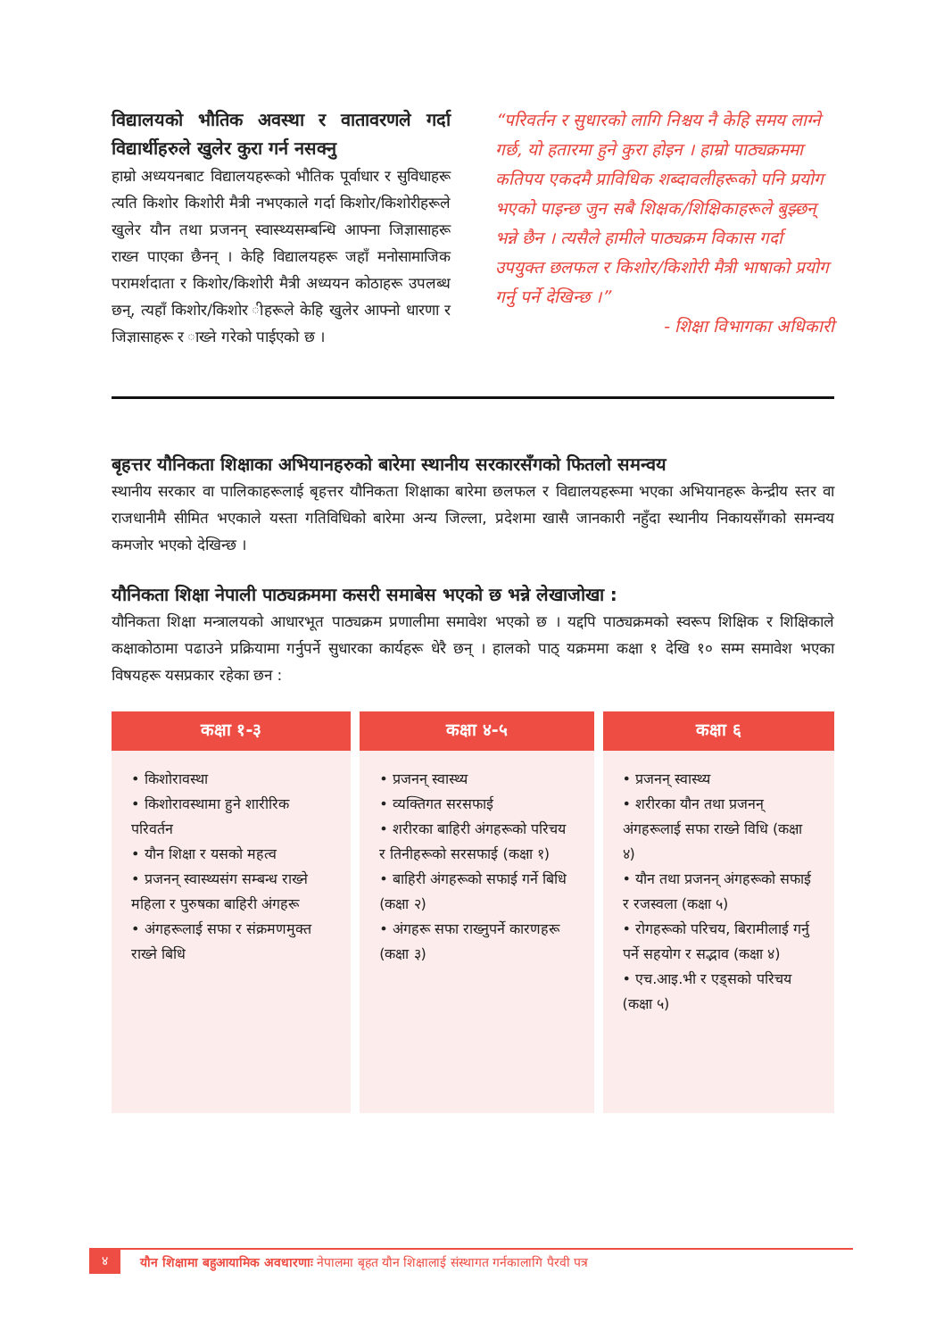विद्यालयको भौतिक अवस्था र वातावरणले गर्दा विद्यार्थीहरुले खुलेर कुरा गर्न नसक्नु
हाम्रो अध्ययनबाट विद्यालयहरूको भौतिक पूर्वाधार र सुविधाहरू त्यति किशोर किशोरी मैत्री नभएकाले गर्दा किशोर/किशोरीहरूले खुलेर यौन तथा प्रजनन् स्वास्थ्यसम्बन्धि आफ्ना जिज्ञासाहरू राख्न पाएका छैनन् । केहि विद्यालयहरू जहाँ मनोसामाजिक परामर्शदाता र किशोर/किशोरी मैत्री अध्ययन कोठाहरू उपलब्ध छन्, त्यहाँ किशोर/किशोर ीहरूले केहि खुलेर आफ्नो धारणा र जिज्ञासाहरू र ाख्ने गरेको पाईएको छ ।
“परिवर्तन र सुधारको लागि निश्चय नै केहि समय लाग्ने गर्छ, यो हतारमा हुने कुरा होइन । हाम्रो पाठ्यक्रममा कतिपय एकदमै प्राविधिक शब्दावलीहरूको पनि प्रयोग भएको पाइन्छ जुन सबै शिक्षक/शिक्षिकाहरूले बुझ्छन् भन्ने छैन । त्यसैले हामीले पाठ्यक्रम विकास गर्दा उपयुक्त छलफल र किशोर/किशोरी मैत्री भाषाको प्रयोग गर्नु पर्ने देखिन्छ ।”
- शिक्षा विभागका अधिकारी
बृहत्तर यौनिकता शिक्षाका अभियानहरुको बारेमा स्थानीय सरकारसँगको फितलो समन्वय
स्थानीय सरकार वा पालिकाहरूलाई बृहत्तर यौनिकता शिक्षाका बारेमा छलफल र विद्यालयहरूमा भएका अभियानहरू केन्द्रीय स्तर वा राजधानीमै सीमित भएकाले यस्ता गतिविधिको बारेमा अन्य जिल्ला, प्रदेशमा खासै जानकारी नहुँदा स्थानीय निकायसँगको समन्वय कमजोर भएको देखिन्छ ।
यौनिकता शिक्षा नेपाली पाठ्यक्रममा कसरी समाबेस भएको छ भन्ने लेखाजोखा :
यौनिकता शिक्षा मन्त्रालयको आधारभूत पाठ्यक्रम प्रणालीमा समावेश भएको छ । यद्दपि पाठ्यक्रमको स्वरूप शिक्षिक र शिक्षिकाले कक्षाकोठामा पढाउने प्रक्रियामा गर्नुपर्ने सुधारका कार्यहरू धेरै छन् । हालको पाठ् यक्रममा कक्षा १ देखि १० सम्म समावेश भएका विषयहरू यसप्रकार रहेका छन :
| कक्षा १-३ | कक्षा ४-५ | कक्षा ६ |
| --- | --- | --- |
| • किशोरावस्था • किशोरावस्थामा हुने शारीरिक परिवर्तन • यौन शिक्षा र यसको महत्व • प्रजनन् स्वास्थ्यसंग सम्बन्ध राख्ने महिला र पुरुषका बाहिरी अंगहरू • अंगहरूलाई सफा र संक्रमणमुक्त राख्ने बिधि | • प्रजनन् स्वास्थ्य • व्यक्तिगत सरसफाई • शरीरका बाहिरी अंगहरूको परिचय र तिनीहरूको सरसफाई (कक्षा १) • बाहिरी अंगहरूको सफाई गर्ने बिधि (कक्षा २) • अंगहरू सफा राख्नुपर्ने कारणहरू (कक्षा ३) | • प्रजनन् स्वास्थ्य • शरीरका यौन तथा प्रजनन् अंगहरूलाई सफा राख्ने विधि (कक्षा ४) • यौन तथा प्रजनन् अंगहरूको सफाई र रजस्वला (कक्षा ५) • रोगहरूको परिचय, बिरामीलाई गर्नु पर्ने सहयोग र सद्भाव (कक्षा ४) • एच.आइ.भी र एड्सको परिचय (कक्षा ५) |
४ यौन शिक्षामा बहुआयामिक अवधारणाः नेपालमा बृहत यौन शिक्षालाई संस्थागत गर्नकालागि पैरवी पत्र